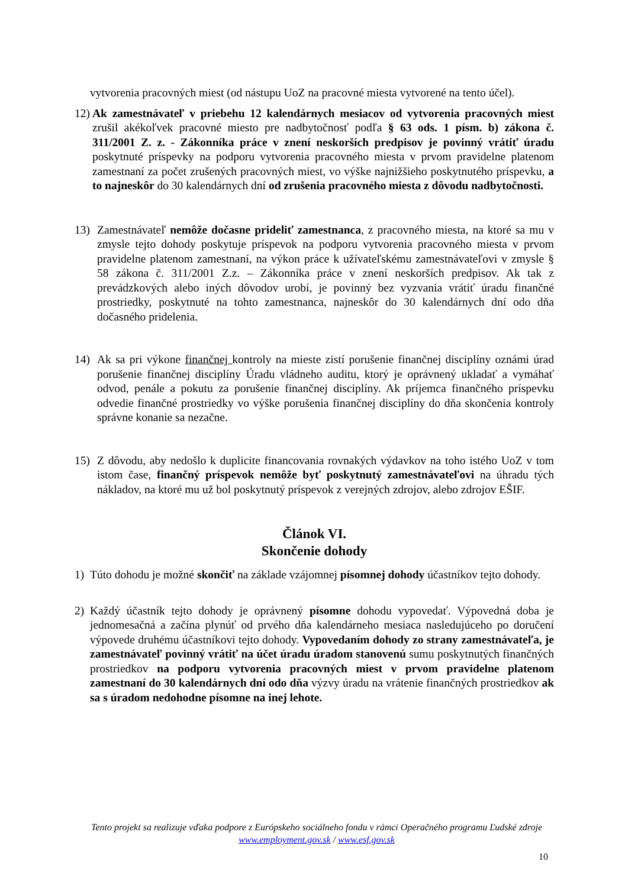vytvorenia pracovných miest (od nástupu UoZ na pracovné miesta vytvorené na tento účel).
12)
Ak zamestnávateľ v priebehu 12 kalendárnych mesiacov od vytvorenia pracovných miest zrušil akékoľvek pracovné miesto pre nadbytočnosť podľa § 63 ods. 1 písm. b) zákona č. 311/2001 Z. z. - Zákonníka práce v znení neskorších predpisov je povinný vrátiť úradu poskytnuté príspevky na podporu vytvorenia pracovného miesta v prvom pravidelne platenom zamestnaní za počet zrušených pracovných miest, vo výške najnižšieho poskytnutého príspevku, a to najneskôr do 30 kalendárnych dní od zrušenia pracovného miesta z dôvodu nadbytočnosti.
13) Zamestnávateľ nemôže dočasne prideliť zamestnanca, z pracovného miesta, na ktoré sa mu v zmysle tejto dohody poskytuje príspevok na podporu vytvorenia pracovného miesta v prvom pravidelne platenom zamestnaní, na výkon práce k užívateľskému zamestnávateľovi v zmysle § 58 zákona č. 311/2001 Z.z. – Zákonníka práce v znení neskorších predpisov. Ak tak z prevádzkových alebo iných dôvodov urobí, je povinný bez vyzvania vrátiť úradu finančné prostriedky, poskytnuté na tohto zamestnanca, najneskôr do 30 kalendárnych dní odo dňa dočasného pridelenia.
14) Ak sa pri výkone finančnej kontroly na mieste zistí porušenie finančnej disciplíny oznámi úrad porušenie finančnej disciplíny Úradu vládneho auditu, ktorý je oprávnený ukladať a vymáhať odvod, penále a pokutu za porušenie finančnej disciplíny. Ak príjemca finančného príspevku odvedie finančné prostriedky vo výške porušenia finančnej disciplíny do dňa skončenia kontroly správne konanie sa nezačne.
15) Z dôvodu, aby nedošlo k duplicite financovania rovnakých výdavkov na toho istého UoZ v tom istom čase, finančný príspevok nemôže byť poskytnutý zamestnávateľovi na úhradu tých nákladov, na ktoré mu už bol poskytnutý príspevok z verejných zdrojov, alebo zdrojov EŠIF.
Článok VI.
Skončenie dohody
1) Túto dohodu je možné skončiť na základe vzájomnej písomnej dohody účastníkov tejto dohody.
2) Každý účastník tejto dohody je oprávnený písomne dohodu vypovedať. Výpovedná doba je jednomesačná a začína plynúť od prvého dňa kalendárneho mesiaca nasledujúceho po doručení výpovede druhému účastníkovi tejto dohody. Vypovedaním dohody zo strany zamestnávateľa, je zamestnávateľ povinný vrátiť na účet úradu úradom stanovenú sumu poskytnutých finančných prostriedkov na podporu vytvorenia pracovných miest v prvom pravidelne platenom zamestnaní do 30 kalendárnych dní odo dňa výzvy úradu na vrátenie finančných prostriedkov ak sa s úradom nedohodne písomne na inej lehote.
Tento projekt sa realizuje vďaka podpore z Európskeho sociálneho fondu v rámci Operačného programu Ľudské zdroje
www.employment.gov.sk / www.esf.gov.sk
10